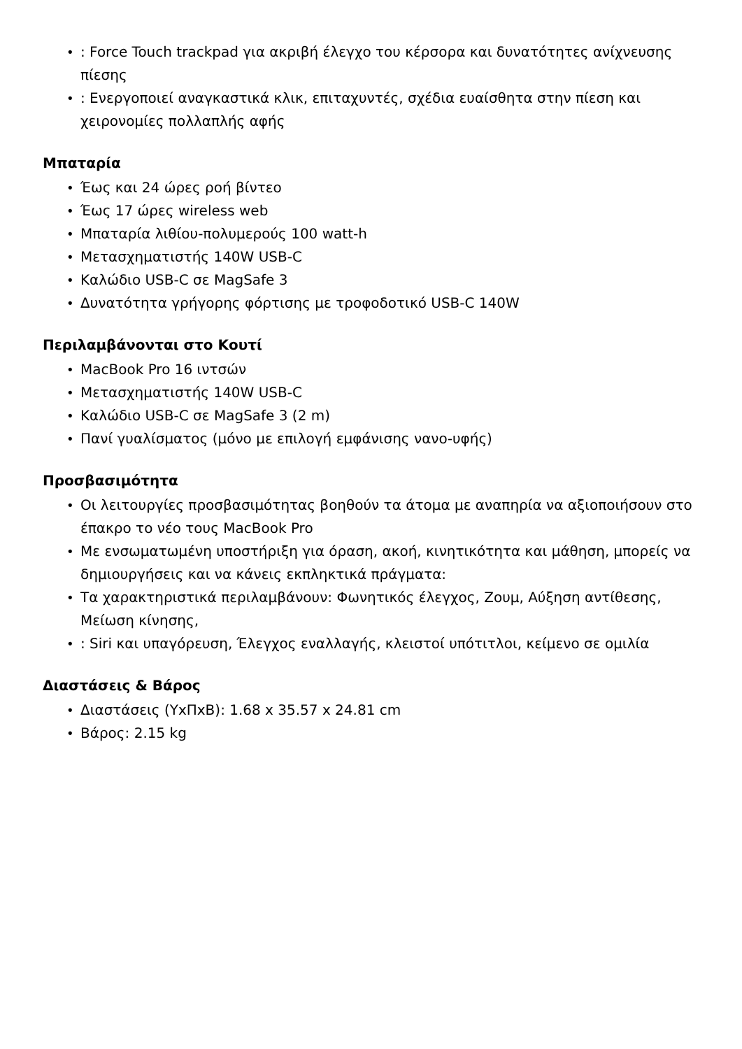•: Force Touch trackpad για ακριβή έλεγχο του κέρσορα και δυνατότητες ανίχνευσης πίεσης
•: Ενεργοποιεί αναγκαστικά κλικ, επιταχυντές, σχέδια ευαίσθητα στην πίεση και χειρονομίες πολλαπλής αφής
Μπαταρία
• Έως και 24 ώρες ροή βίντεο
• Έως 17 ώρες wireless web
• Μπαταρία λιθίου-πολυμερούς 100 watt-h
• Μετασχηματιστής 140W USB-C
• Καλώδιο USB-C σε MagSafe 3
• Δυνατότητα γρήγορης φόρτισης με τροφοδοτικό USB-C 140W
Περιλαμβάνονται στο Κουτί
• MacBook Pro 16 ιντσών
• Μετασχηματιστής 140W USB-C
• Καλώδιο USB-C σε MagSafe 3 (2 m)
• Πανί γυαλίσματος (μόνο με επιλογή εμφάνισης νανο-υφής)
Προσβασιμότητα
• Οι λειτουργίες προσβασιμότητας βοηθούν τα άτομα με αναπηρία να αξιοποιήσουν στο έπακρο το νέο τους MacBook Pro
• Με ενσωματωμένη υποστήριξη για όραση, ακοή, κινητικότητα και μάθηση, μπορείς να δημιουργήσεις και να κάνεις εκπληκτικά πράγματα:
• Τα χαρακτηριστικά περιλαμβάνουν: Φωνητικός έλεγχος, Ζουμ, Αύξηση αντίθεσης, Μείωση κίνησης,
•: Siri και υπαγόρευση, Έλεγχος εναλλαγής, κλειστοί υπότιτλοι, κείμενο σε ομιλία
Διαστάσεις & Βάρος
• Διαστάσεις (ΥxΠxΒ): 1.68 x 35.57 x 24.81 cm
• Βάρος: 2.15 kg